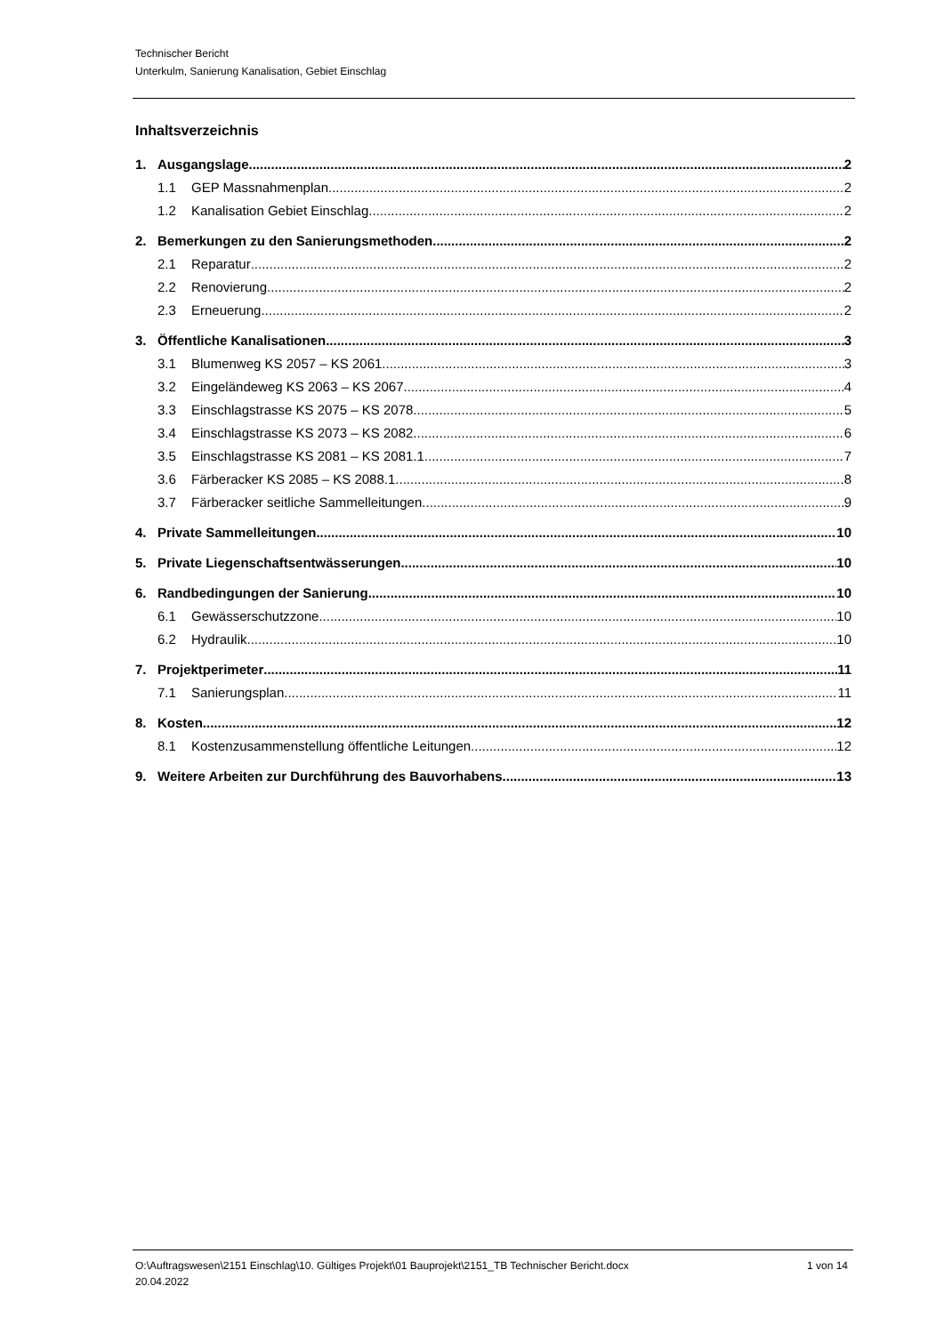Technischer Bericht
Unterkulm, Sanierung Kanalisation, Gebiet Einschlag
Inhaltsverzeichnis
1. Ausgangslage 2
1.1 GEP Massnahmenplan 2
1.2 Kanalisation Gebiet Einschlag 2
2. Bemerkungen zu den Sanierungsmethoden 2
2.1 Reparatur 2
2.2 Renovierung 2
2.3 Erneuerung 2
3. Öffentliche Kanalisationen 3
3.1 Blumenweg KS 2057 – KS 2061 3
3.2 Eingeländeweg KS 2063 – KS 2067 4
3.3 Einschlagstrasse KS 2075 – KS 2078 5
3.4 Einschlagstrasse KS 2073 – KS 2082 6
3.5 Einschlagstrasse KS 2081 – KS 2081.1 7
3.6 Färberacker KS 2085 – KS 2088.1 8
3.7 Färberacker seitliche Sammelleitungen 9
4. Private Sammelleitungen 10
5. Private Liegenschaftsentwässerungen 10
6. Randbedingungen der Sanierung 10
6.1 Gewässerschutzzone 10
6.2 Hydraulik 10
7. Projektperimeter 11
7.1 Sanierungsplan 11
8. Kosten 12
8.1 Kostenzusammenstellung öffentliche Leitungen 12
9. Weitere Arbeiten zur Durchführung des Bauvorhabens 13
O:\Auftragswesen\2151 Einschlag\10. Gültiges Projekt\01 Bauprojekt\2151_TB Technischer Bericht.docx
20.04.2022
1 von 14